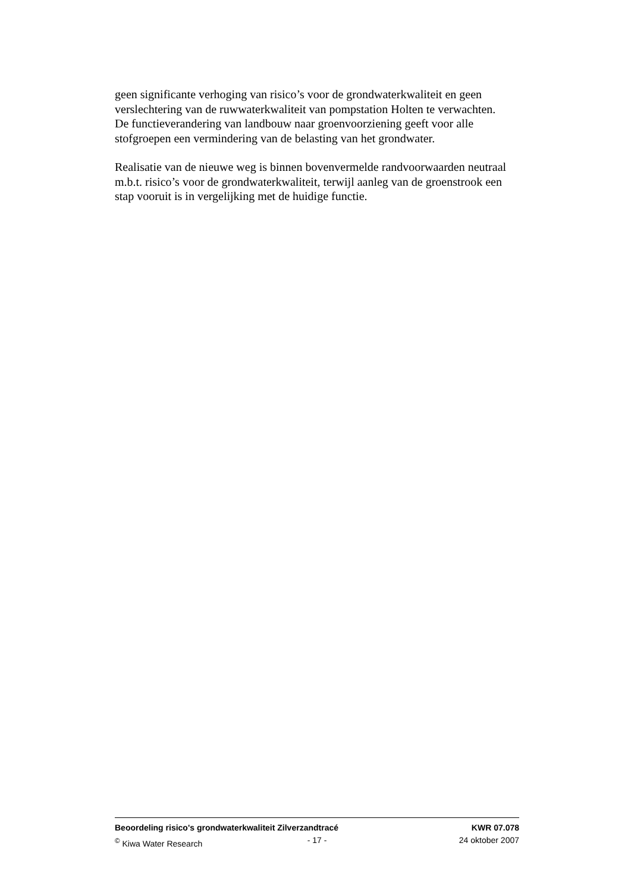geen significante verhoging van risico’s voor de grondwaterkwaliteit en geen verslechtering van de ruwwaterkwaliteit van pompstation Holten te verwachten.
De functieverandering van landbouw naar groenvoorziening geeft voor alle stofgroepen een vermindering van de belasting van het grondwater.
Realisatie van de nieuwe weg is binnen bovenvermelde randvoorwaarden neutraal m.b.t. risico’s voor de grondwaterkwaliteit, terwijl aanleg van de groenstrook een stap vooruit is in vergelijking met de huidige functie.
Beoordeling risico's grondwaterkwaliteit Zilverzandtracé KWR 07.078
<sup>©</sup> Kiwa Water Research - 17 - 24 oktober 2007